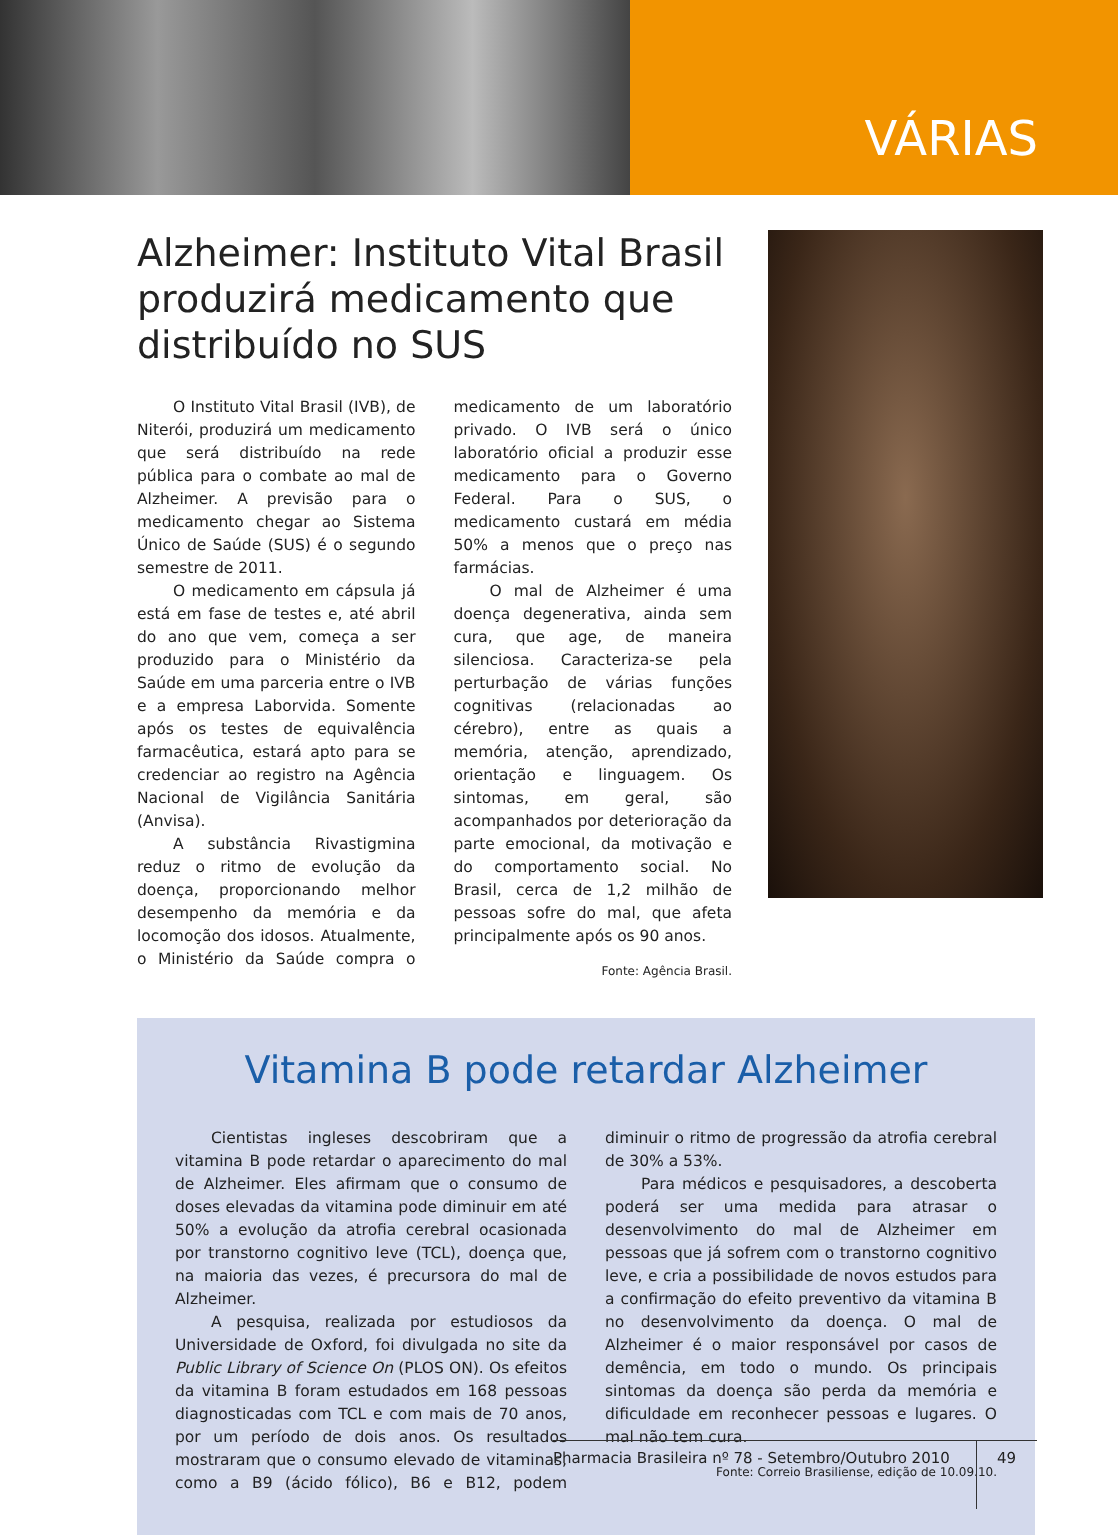VÁRIAS
Alzheimer: Instituto Vital Brasil produzirá medicamento que distribuído no SUS
O Instituto Vital Brasil (IVB), de Niterói, produzirá um medicamento que será distribuído na rede pública para o combate ao mal de Alzheimer. A previsão para o medicamento chegar ao Sistema Único de Saúde (SUS) é o segundo semestre de 2011.
O medicamento em cápsula já está em fase de testes e, até abril do ano que vem, começa a ser produzido para o Ministério da Saúde em uma parceria entre o IVB e a empresa Laborvida. Somente após os testes de equivalência farmacêutica, estará apto para se credenciar ao registro na Agência Nacional de Vigilância Sanitária (Anvisa).
A substância Rivastigmina reduz o ritmo de evolução da doença, proporcionando melhor desempenho da memória e da locomoção dos idosos. Atualmente, o Ministério da Saúde compra o medicamento de um laboratório privado. O IVB será o único laboratório oficial a produzir esse medicamento para o Governo Federal. Para o SUS, o medicamento custará em média 50% a menos que o preço nas farmácias.
O mal de Alzheimer é uma doença degenerativa, ainda sem cura, que age, de maneira silenciosa. Caracteriza-se pela perturbação de várias funções cognitivas (relacionadas ao cérebro), entre as quais a memória, atenção, aprendizado, orientação e linguagem. Os sintomas, em geral, são acompanhados por deterioração da parte emocional, da motivação e do comportamento social. No Brasil, cerca de 1,2 milhão de pessoas sofre do mal, que afeta principalmente após os 90 anos.
Fonte: Agência Brasil.
Vitamina B pode retardar Alzheimer
Cientistas ingleses descobriram que a vitamina B pode retardar o aparecimento do mal de Alzheimer. Eles afirmam que o consumo de doses elevadas da vitamina pode diminuir em até 50% a evolução da atrofia cerebral ocasionada por transtorno cognitivo leve (TCL), doença que, na maioria das vezes, é precursora do mal de Alzheimer.
A pesquisa, realizada por estudiosos da Universidade de Oxford, foi divulgada no site da Public Library of Science On (PLOS ON). Os efeitos da vitamina B foram estudados em 168 pessoas diagnosticadas com TCL e com mais de 70 anos, por um período de dois anos. Os resultados mostraram que o consumo elevado de vitaminas, como a B9 (ácido fólico), B6 e B12, podem diminuir o ritmo de progressão da atrofia cerebral de 30% a 53%.
Para médicos e pesquisadores, a descoberta poderá ser uma medida para atrasar o desenvolvimento do mal de Alzheimer em pessoas que já sofrem com o transtorno cognitivo leve, e cria a possibilidade de novos estudos para a confirmação do efeito preventivo da vitamina B no desenvolvimento da doença. O mal de Alzheimer é o maior responsável por casos de demência, em todo o mundo. Os principais sintomas da doença são perda da memória e dificuldade em reconhecer pessoas e lugares. O mal não tem cura.
Fonte: Correio Brasiliense, edição de 10.09.10.
Pharmacia Brasileira nº 78 - Setembro/Outubro 2010
49